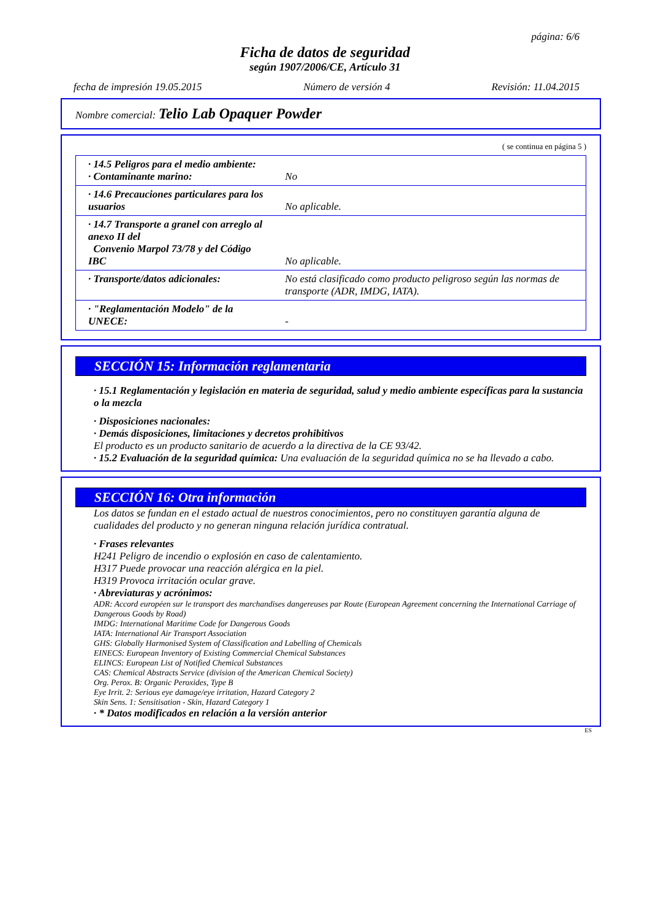página: 6/6
Ficha de datos de seguridad
según 1907/2006/CE, Artículo 31
fecha de impresión 19.05.2015 Número de versión 4 Revisión: 11.04.2015
Nombre comercial: Telio Lab Opaquer Powder
( se continua en página 5 )
| · 14.5 Peligros para el medio ambiente: · Contaminante marino: | No |
| · 14.6 Precauciones particulares para los usuarios | No aplicable. |
| · 14.7 Transporte a granel con arreglo al anexo II del Convenio Marpol 73/78 y del Código IBC | No aplicable. |
| · Transporte/datos adicionales: | No está clasificado como producto peligroso según las normas de transporte (ADR, IMDG, IATA). |
| · "Reglamentación Modelo" de la UNECE: | - |
SECCIÓN 15: Información reglamentaria
· 15.1 Reglamentación y legislación en materia de seguridad, salud y medio ambiente específicas para la sustancia o la mezcla
· Disposiciones nacionales:
· Demás disposiciones, limitaciones y decretos prohibitivos
El producto es un producto sanitario de acuerdo a la directiva de la CE 93/42.
· 15.2 Evaluación de la seguridad química: Una evaluación de la seguridad química no se ha llevado a cabo.
SECCIÓN 16: Otra información
Los datos se fundan en el estado actual de nuestros conocimientos, pero no constituyen garantía alguna de cualidades del producto y no generan ninguna relación jurídica contratual.
· Frases relevantes
H241 Peligro de incendio o explosión en caso de calentamiento.
H317 Puede provocar una reacción alérgica en la piel.
H319 Provoca irritación ocular grave.
· Abreviaturas y acrónimos:
ADR: Accord européen sur le transport des marchandises dangereuses par Route (European Agreement concerning the International Carriage of Dangerous Goods by Road)
IMDG: International Maritime Code for Dangerous Goods
IATA: International Air Transport Association
GHS: Globally Harmonised System of Classification and Labelling of Chemicals
EINECS: European Inventory of Existing Commercial Chemical Substances
ELINCS: European List of Notified Chemical Substances
CAS: Chemical Abstracts Service (division of the American Chemical Society)
Org. Perox. B: Organic Peroxides, Type B
Eye Irrit. 2: Serious eye damage/eye irritation, Hazard Category 2
Skin Sens. 1: Sensitisation - Skin, Hazard Category 1
· * Datos modificados en relación a la versión anterior
ES